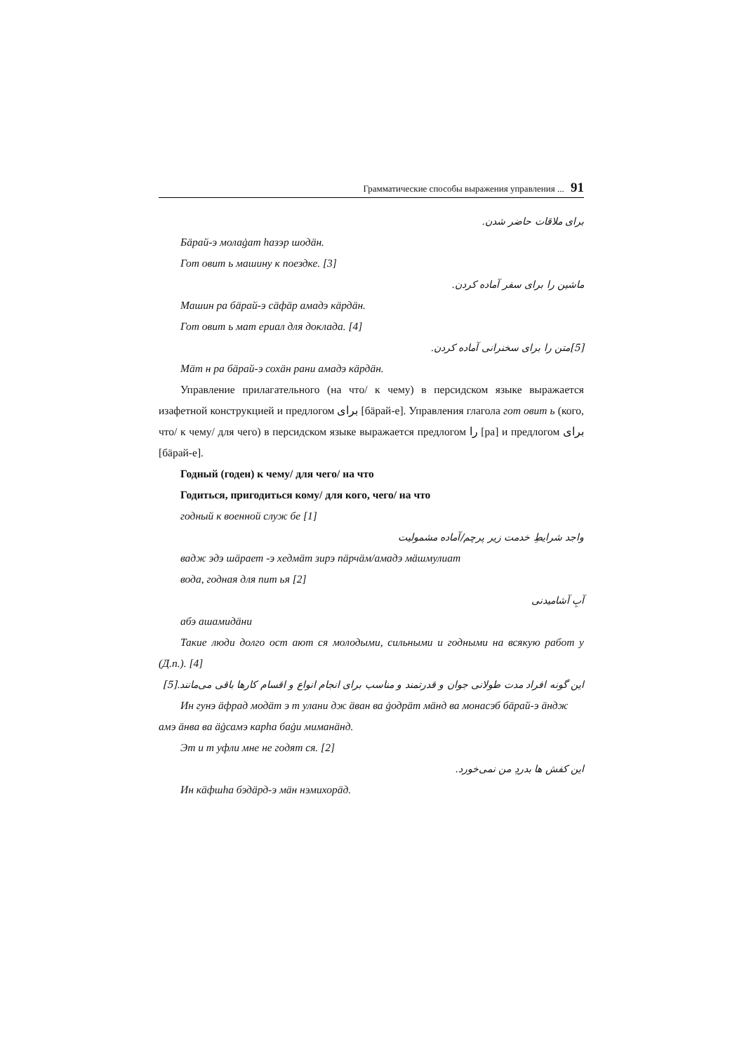Грамматические способы выражения управления ... 91
برای ملاقات حاضر شدن.
Бäрай-э молаġат hазэр шодäн.
Гот овит ь машину к поездке. [3]
ماشین را برای سفر آماده کردن.
Машин ра бäрай-э сäфäр амадэ кäрдäн.
Гот овит ь мат ериал для доклада. [4]
[5]متن را برای سخنرانی آماده کردن.
Мäт н ра бäрай-э сохäн рани амадэ кäрдäн.
Управление прилагательного (на что/ к чему) в персидском языке выражается изафетной конструкцией и предлогом برای [бäрай-е]. Управления глагола гот овит ь (кого, что/ к чему/ для чего) в персидском языке выражается предлогом را [ра] и предлогом برای [бäрай-е].
Годный (годен) к чему/ для чего/ на что
Годиться, пригодиться кому/ для кого, чего/ на что
годный к военной служ бе [1]
واجد شرایطِ خدمت زیر پرچم/آماده مشمولیت
вадж эдэ шäрает -э хедмäт зирэ пäрчäм/амадэ мäшмулиат
вода, годная для пит ья [2]
آبِ آشامیدنی
абэ ашамидäни
Такие люди долго ост ают ся молодыми, сильными и годными на всякую работ у (Д.п.). [4]
این گونه افراد مدت طولانی جوان و قدرتمند و مناسب برای انجام انواع و اقسام کارها باقی می‌مانند.[5]
Ин гунэ äфрад модäт э т улани дж äван ва ġодрäт мäнд ва монасэб бäрай-э äндж амэ äнва ва äġсамэ карhа баġи миманäнд.
Эт и т уфли мне не годят ся. [2]
این کفش ها بدردِ من نمی‌خورد.
Ин кäфшhа бэдäрд-э мäн нэмихорäд.